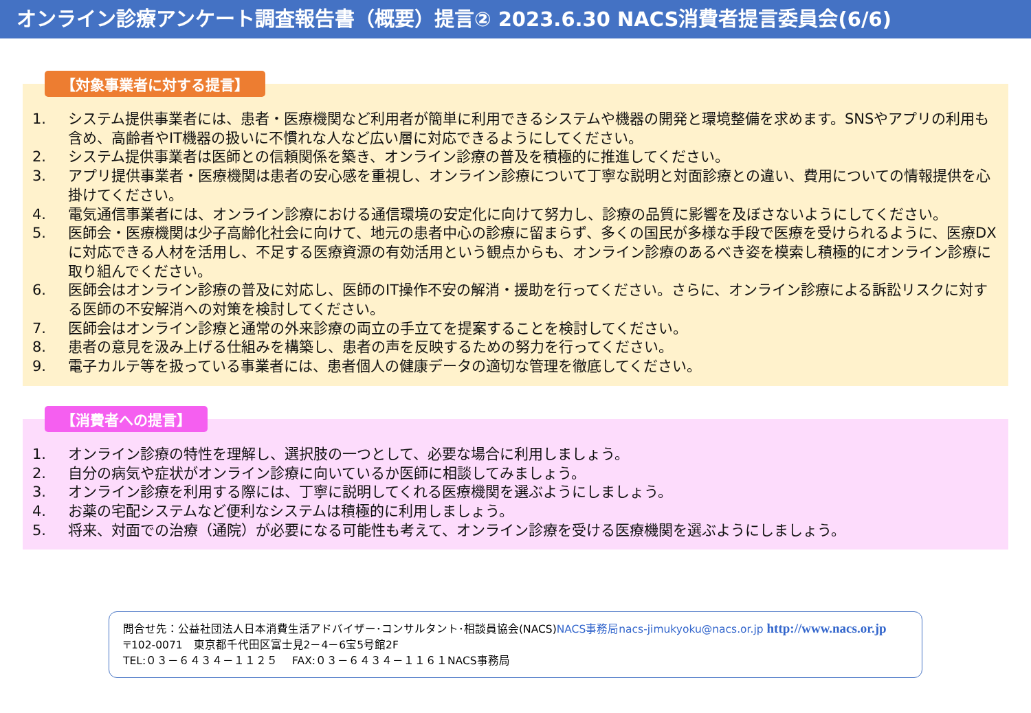オンライン診療アンケート調査報告書（概要）提言② 2023.6.30 NACS消費者提言委員会(6/6)
【対象事業者に対する提言】
1. システム提供事業者には、患者・医療機関など利用者が簡単に利用できるシステムや機器の開発と環境整備を求めます。SNSやアプリの利用も含め、高齢者やIT機器の扱いに不慣れな人など広い層に対応できるようにしてください。
2. システム提供事業者は医師との信頼関係を築き、オンライン診療の普及を積極的に推進してください。
3. アプリ提供事業者・医療機関は患者の安心感を重視し、オンライン診療について丁寧な説明と対面診療との違い、費用についての情報提供を心掛けてください。
4. 電気通信事業者には、オンライン診療における通信環境の安定化に向けて努力し、診療の品質に影響を及ぼさないようにしてください。
5. 医師会・医療機関は少子高齢化社会に向けて、地元の患者中心の診療に留まらず、多くの国民が多様な手段で医療を受けられるように、医療DXに対応できる人材を活用し、不足する医療資源の有効活用という観点からも、オンライン診療のあるべき姿を模索し積極的にオンライン診療に取り組んでください。
6. 医師会はオンライン診療の普及に対応し、医師のIT操作不安の解消・援助を行ってください。さらに、オンライン診療による訴訟リスクに対する医師の不安解消への対策を検討してください。
7. 医師会はオンライン診療と通常の外来診療の両立の手立てを提案することを検討してください。
8. 患者の意見を汲み上げる仕組みを構築し、患者の声を反映するための努力を行ってください。
9. 電子カルテ等を扱っている事業者には、患者個人の健康データの適切な管理を徹底してください。
【消費者への提言】
1. オンライン診療の特性を理解し、選択肢の一つとして、必要な場合に利用しましょう。
2. 自分の病気や症状がオンライン診療に向いているか医師に相談してみましょう。
3. オンライン診療を利用する際には、丁寧に説明してくれる医療機関を選ぶようにしましょう。
4. お薬の宅配システムなど便利なシステムは積極的に利用しましょう。
5. 将来、対面での治療（通院）が必要になる可能性も考えて、オンライン診療を受ける医療機関を選ぶようにしましょう。
問合せ先：公益社団法人日本消費生活アドバイザー･コンサルタント･相談員協会(NACS)NACS事務局nacs-jimukyoku@nacs.or.jp http://www.nacs.or.jp
〒102-0071　東京都千代田区富士見2－4－6宝5号館2F
TEL:０３－６４３４－１１２５　 FAX:０３－６４３４－１１６１NACS事務局